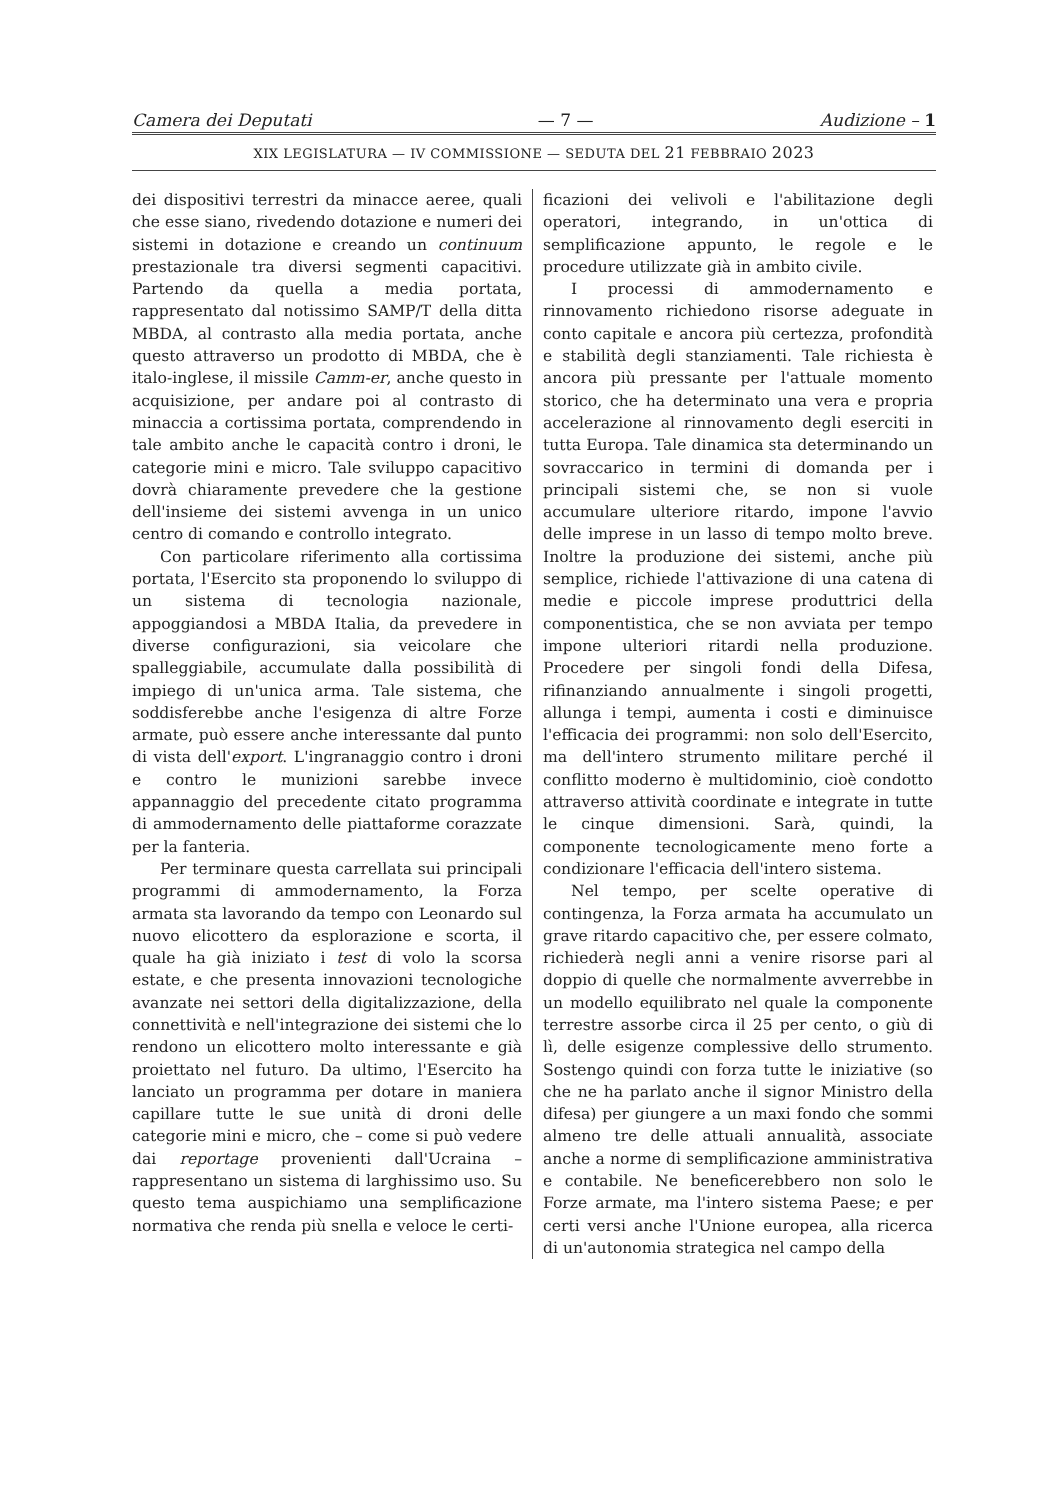Camera dei Deputati — 7 — Audizione – 1
XIX LEGISLATURA — IV COMMISSIONE — SEDUTA DEL 21 FEBBRAIO 2023
dei dispositivi terrestri da minacce aeree, quali che esse siano, rivedendo dotazione e numeri dei sistemi in dotazione e creando un continuum prestazionale tra diversi segmenti capacitivi. Partendo da quella a media portata, rappresentato dal notissimo SAMP/T della ditta MBDA, al contrasto alla media portata, anche questo attraverso un prodotto di MBDA, che è italo-inglese, il missile Camm-er, anche questo in acquisizione, per andare poi al contrasto di minaccia a cortissima portata, comprendendo in tale ambito anche le capacità contro i droni, le categorie mini e micro. Tale sviluppo capacitivo dovrà chiaramente prevedere che la gestione dell'insieme dei sistemi avvenga in un unico centro di comando e controllo integrato.
Con particolare riferimento alla cortissima portata, l'Esercito sta proponendo lo sviluppo di un sistema di tecnologia nazionale, appoggiandosi a MBDA Italia, da prevedere in diverse configurazioni, sia veicolare che spalleggiabile, accumulate dalla possibilità di impiego di un'unica arma. Tale sistema, che soddisferebbe anche l'esigenza di altre Forze armate, può essere anche interessante dal punto di vista dell'export. L'ingranaggio contro i droni e contro le munizioni sarebbe invece appannaggio del precedente citato programma di ammodernamento delle piattaforme corazzate per la fanteria.
Per terminare questa carrellata sui principali programmi di ammodernamento, la Forza armata sta lavorando da tempo con Leonardo sul nuovo elicottero da esplorazione e scorta, il quale ha già iniziato i test di volo la scorsa estate, e che presenta innovazioni tecnologiche avanzate nei settori della digitalizzazione, della connettività e nell'integrazione dei sistemi che lo rendono un elicottero molto interessante e già proiettato nel futuro. Da ultimo, l'Esercito ha lanciato un programma per dotare in maniera capillare tutte le sue unità di droni delle categorie mini e micro, che – come si può vedere dai reportage provenienti dall'Ucraina – rappresentano un sistema di larghissimo uso. Su questo tema auspichiamo una semplificazione normativa che renda più snella e veloce le certi-
ficazioni dei velivoli e l'abilitazione degli operatori, integrando, in un'ottica di semplificazione appunto, le regole e le procedure utilizzate già in ambito civile.
I processi di ammodernamento e rinnovamento richiedono risorse adeguate in conto capitale e ancora più certezza, profondità e stabilità degli stanziamenti. Tale richiesta è ancora più pressante per l'attuale momento storico, che ha determinato una vera e propria accelerazione al rinnovamento degli eserciti in tutta Europa. Tale dinamica sta determinando un sovraccarico in termini di domanda per i principali sistemi che, se non si vuole accumulare ulteriore ritardo, impone l'avvio delle imprese in un lasso di tempo molto breve. Inoltre la produzione dei sistemi, anche più semplice, richiede l'attivazione di una catena di medie e piccole imprese produttrici della componentistica, che se non avviata per tempo impone ulteriori ritardi nella produzione. Procedere per singoli fondi della Difesa, rifinanziando annualmente i singoli progetti, allunga i tempi, aumenta i costi e diminuisce l'efficacia dei programmi: non solo dell'Esercito, ma dell'intero strumento militare perché il conflitto moderno è multidominio, cioè condotto attraverso attività coordinate e integrate in tutte le cinque dimensioni. Sarà, quindi, la componente tecnologicamente meno forte a condizionare l'efficacia dell'intero sistema.
Nel tempo, per scelte operative di contingenza, la Forza armata ha accumulato un grave ritardo capacitivo che, per essere colmato, richiederà negli anni a venire risorse pari al doppio di quelle che normalmente avverrebbe in un modello equilibrato nel quale la componente terrestre assorbe circa il 25 per cento, o giù di lì, delle esigenze complessive dello strumento. Sostengo quindi con forza tutte le iniziative (so che ne ha parlato anche il signor Ministro della difesa) per giungere a un maxi fondo che sommi almeno tre delle attuali annualità, associate anche a norme di semplificazione amministrativa e contabile. Ne beneficerebbero non solo le Forze armate, ma l'intero sistema Paese; e per certi versi anche l'Unione europea, alla ricerca di un'autonomia strategica nel campo della